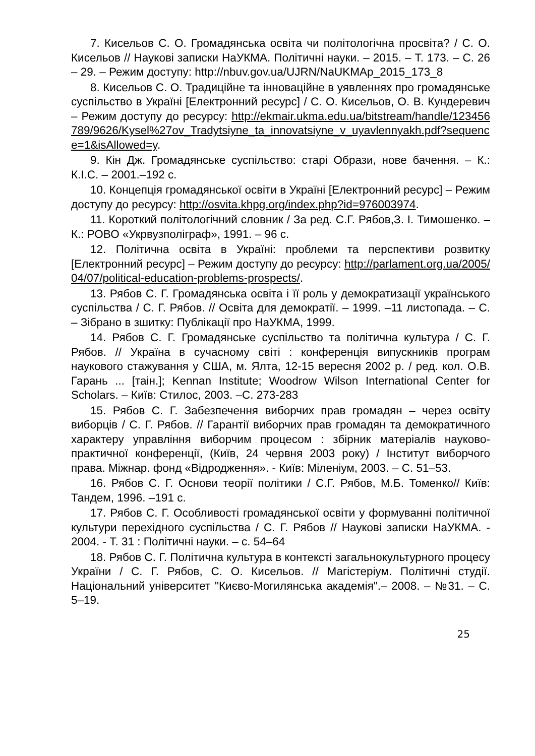7. Кисельов С. О. Громадянська освіта чи політологічна просвіта? / С. О. Кисельов // Наукові записки НаУКМА. Політичні науки. – 2015. – Т. 173. – С. 26 – 29. – Режим доступу: http://nbuv.gov.ua/UJRN/NaUKMAp_2015_173_8
8. Кисельов С. О. Традиційне та інноваційне в уявленнях про громадянське суспільство в Україні [Електронний ресурс] / С. О. Кисельов, О. В. Кундеревич – Режим доступу до ресурсу: http://ekmair.ukma.edu.ua/bitstream/handle/123456789/9626/Kysel%27ov_Tradytsiyne_ta_innovatsiyne_v_uyavlennyakh.pdf?sequence=1&isAllowed=y.
9. Кін Дж. Громадянське суспільство: старі Образи, нове бачення. – К.: К.І.С. – 2001.–192 с.
10. Концепція громадянської освіти в Україні [Електронний ресурс] – Режим доступу до ресурсу: http://osvita.khpg.org/index.php?id=976003974.
11. Короткий політологічний словник / За ред. С.Г. Рябов,З. І. Тимошенко. – К.: РОВО «Укрвузполіграф», 1991. – 96 с.
12. Політична освіта в Україні: проблеми та перспективи розвитку [Електронний ресурс] – Режим доступу до ресурсу: http://parlament.org.ua/2005/04/07/political-education-problems-prospects/.
13. Рябов С. Г. Громадянська освіта і її роль у демократизації українського суспільства / С. Г. Рябов. // Освіта для демократії. – 1999. –11 листопада. – С. – Зібрано в зшитку: Публікації про НаУКМА, 1999.
14. Рябов С. Г. Громадянське суспільство та політична культура / С. Г. Рябов. // Україна в сучасному світі : конференція випускників програм наукового стажування у США, м. Ялта, 12-15 вересня 2002 р. / ред. кол. О.В. Гарань ... [таін.]; Kennan Institute; Woodrow Wilson International Center for Scholars. – Київ: Стилос, 2003. –С. 273-283
15. Рябов С. Г. Забезпечення виборчих прав громадян – через освіту виборців / С. Г. Рябов. // Гарантії виборчих прав громадян та демократичного характеру управління виборчим процесом : збірник матеріалів науково-практичної конференції, (Київ, 24 червня 2003 року) / Інститут виборчого права. Міжнар. фонд «Відродження». - Київ: Міленіум, 2003. – С. 51–53.
16. Рябов С. Г. Основи теорії політики / С.Г. Рябов, М.Б. Томенко// Київ: Тандем, 1996. –191 с.
17. Рябов С. Г. Особливості громадянської освіти у формуванні політичної культури перехідного суспільства / С. Г. Рябов // Наукові записки НаУКМА. - 2004. - Т. 31 : Політичні науки. – с. 54–64
18. Рябов С. Г. Політична культура в контексті загальнокультурного процесу України / С. Г. Рябов, С. О. Кисельов. // Магістеріум. Політичні студії. Національний університет "Києво-Могилянська академія".– 2008. – №31. – С. 5–19.
25